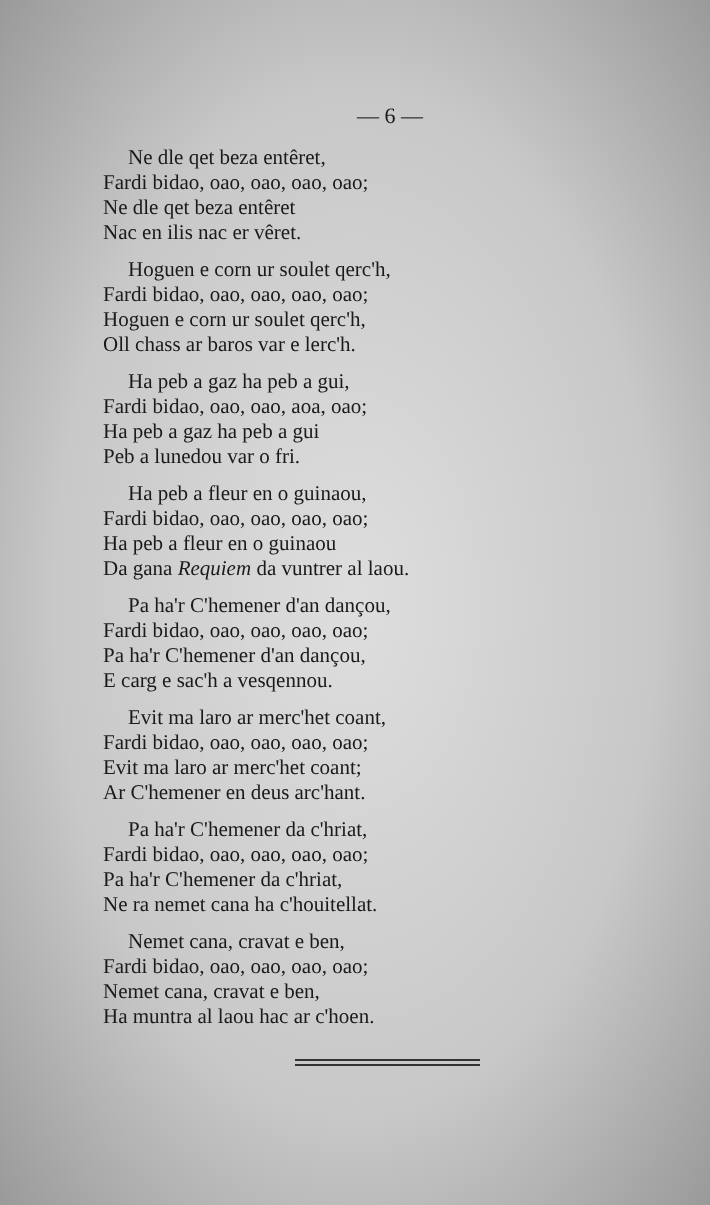— 6 —
Ne dle qet beza entêret,
Fardi bidao, oao, oao, oao, oao;
Ne dle qet beza entêret
Nac en ilis nac er vêret.
Hoguen e corn ur soulet qerc'h,
Fardi bidao, oao, oao, oao, oao;
Hoguen e corn ur soulet qerc'h,
Oll chass ar baros var e lerc'h.
Ha peb a gaz ha peb a gui,
Fardi bidao, oao, oao, aoa, oao;
Ha peb a gaz ha peb a gui
Peb a lunedou var o fri.
Ha peb a fleur en o guinaou,
Fardi bidao, oao, oao, oao, oao;
Ha peb a fleur en o guinaou
Da gana Requiem da vuntrer al laou.
Pa ha'r C'hemener d'an dançou,
Fardi bidao, oao, oao, oao, oao;
Pa ha'r C'hemener d'an dançou,
E carg e sac'h a vesqennou.
Evit ma laro ar merc'het coant,
Fardi bidao, oao, oao, oao, oao;
Evit ma laro ar merc'het coant;
Ar C'hemener en deus arc'hant.
Pa ha'r C'hemener da c'hriat,
Fardi bidao, oao, oao, oao, oao;
Pa ha'r C'hemener da c'hriat,
Ne ra nemet cana ha c'houitellat.
Nemet cana, cravat e ben,
Fardi bidao, oao, oao, oao, oao;
Nemet cana, cravat e ben,
Ha muntra al laou hac ar c'hoen.